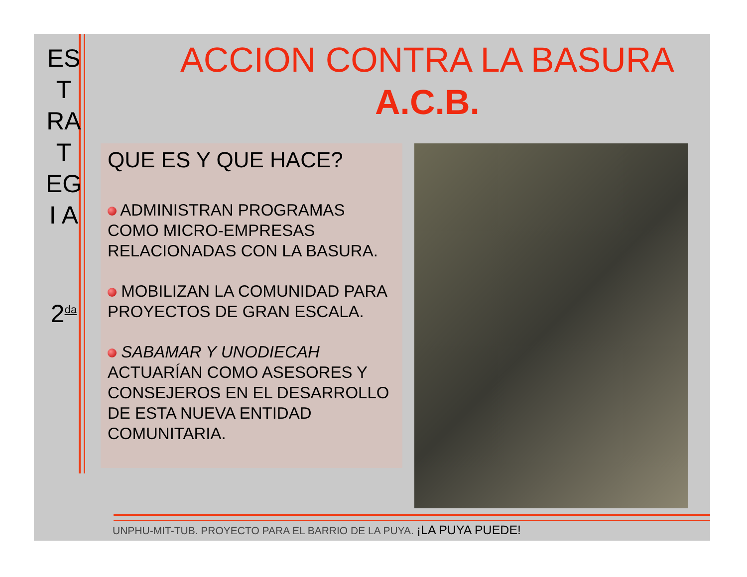ES
T
RA
T
EG
I A
2<sup>da</sup>
ACCION CONTRA LA BASURA
A.C.B.
QUE ES Y QUE HACE?
ADMINISTRAN PROGRAMAS COMO MICRO-EMPRESAS RELACIONADAS CON LA BASURA.
MOBILIZAN LA COMUNIDAD PARA PROYECTOS DE GRAN ESCALA.
SABAMAR Y UNODIECAH ACTUARÍAN COMO ASESORES Y CONSEJEROS EN EL DESARROLLO DE ESTA NUEVA ENTIDAD COMUNITARIA.
UNPHU-MIT-TUB. PROYECTO PARA EL BARRIO DE LA PUYA. ¡LA PUYA PUEDE!